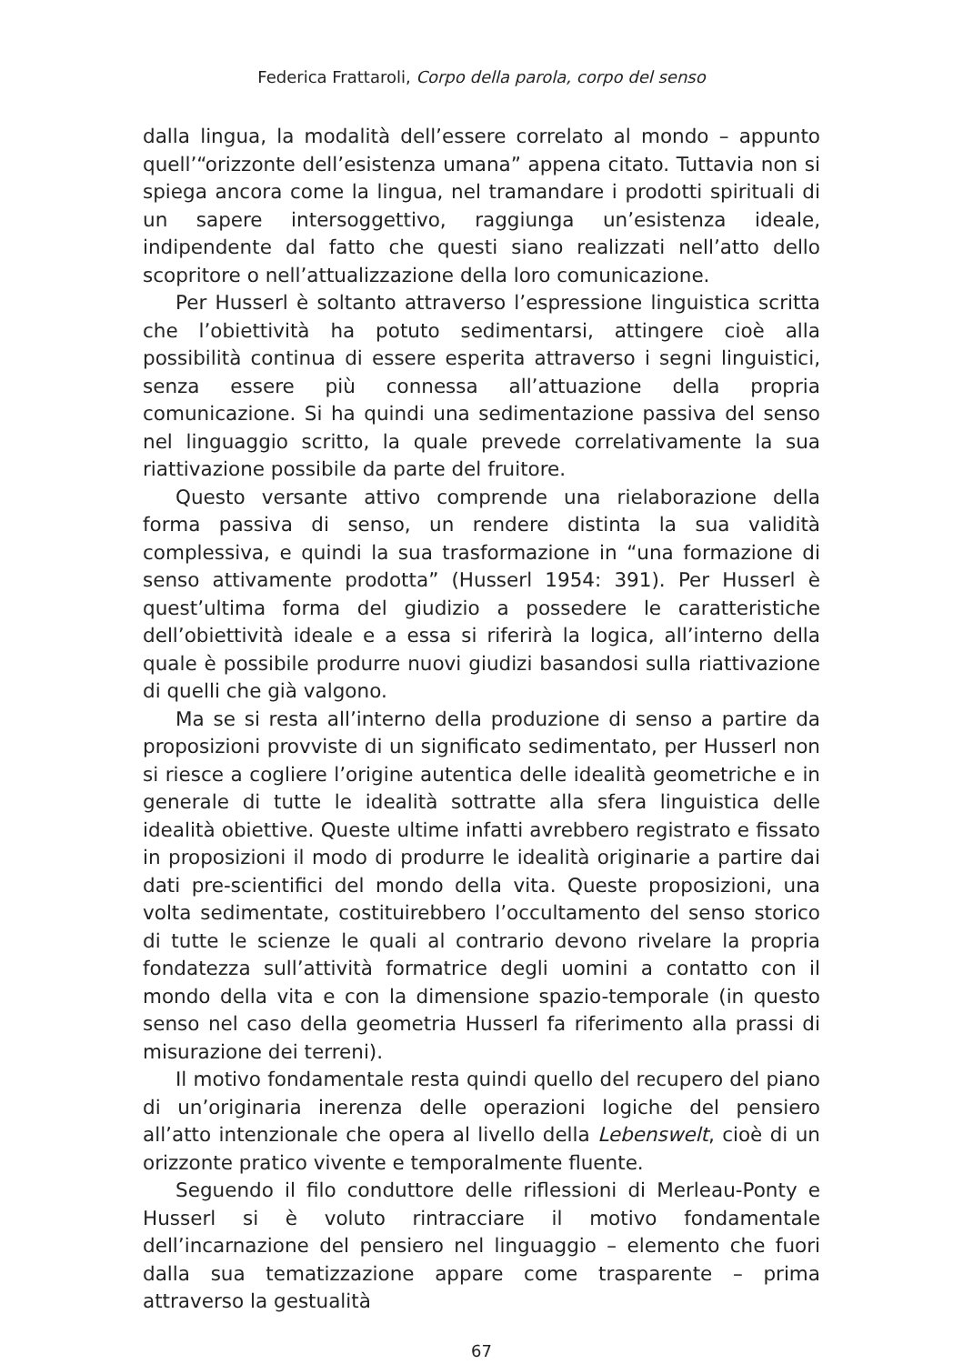Federica Frattaroli, Corpo della parola, corpo del senso
dalla lingua, la modalità dell’essere correlato al mondo – appunto quell’“orizzonte dell’esistenza umana” appena citato. Tuttavia non si spiega ancora come la lingua, nel tramandare i prodotti spirituali di un sapere intersoggettivo, raggiunga un’esistenza ideale, indipendente dal fatto che questi siano realizzati nell’atto dello scopritore o nell’attualizzazione della loro comunicazione.
Per Husserl è soltanto attraverso l’espressione linguistica scritta che l’obiettività ha potuto sedimentarsi, attingere cioè alla possibilità continua di essere esperita attraverso i segni linguistici, senza essere più connessa all’attuazione della propria comunicazione. Si ha quindi una sedimentazione passiva del senso nel linguaggio scritto, la quale prevede correlativamente la sua riattivazione possibile da parte del fruitore.
Questo versante attivo comprende una rielaborazione della forma passiva di senso, un rendere distinta la sua validità complessiva, e quindi la sua trasformazione in “una formazione di senso attivamente prodotta” (Husserl 1954: 391). Per Husserl è quest’ultima forma del giudizio a possedere le caratteristiche dell’obiettività ideale e a essa si riferirà la logica, all’interno della quale è possibile produrre nuovi giudizi basandosi sulla riattivazione di quelli che già valgono.
Ma se si resta all’interno della produzione di senso a partire da proposizioni provviste di un significato sedimentato, per Husserl non si riesce a cogliere l’origine autentica delle idealità geometriche e in generale di tutte le idealità sottratte alla sfera linguistica delle idealità obiettive. Queste ultime infatti avrebbero registrato e fissato in proposizioni il modo di produrre le idealità originarie a partire dai dati pre-scientifici del mondo della vita. Queste proposizioni, una volta sedimentate, costituirebbero l’occultamento del senso storico di tutte le scienze le quali al contrario devono rivelare la propria fondatezza sull’attività formatrice degli uomini a contatto con il mondo della vita e con la dimensione spazio-temporale (in questo senso nel caso della geometria Husserl fa riferimento alla prassi di misurazione dei terreni).
Il motivo fondamentale resta quindi quello del recupero del piano di un’originaria inerenza delle operazioni logiche del pensiero all’atto intenzionale che opera al livello della Lebenswelt, cioè di un orizzonte pratico vivente e temporalmente fluente.
Seguendo il filo conduttore delle riflessioni di Merleau-Ponty e Husserl si è voluto rintracciare il motivo fondamentale dell’incarnazione del pensiero nel linguaggio – elemento che fuori dalla sua tematizzazione appare come trasparente – prima attraverso la gestualità
67